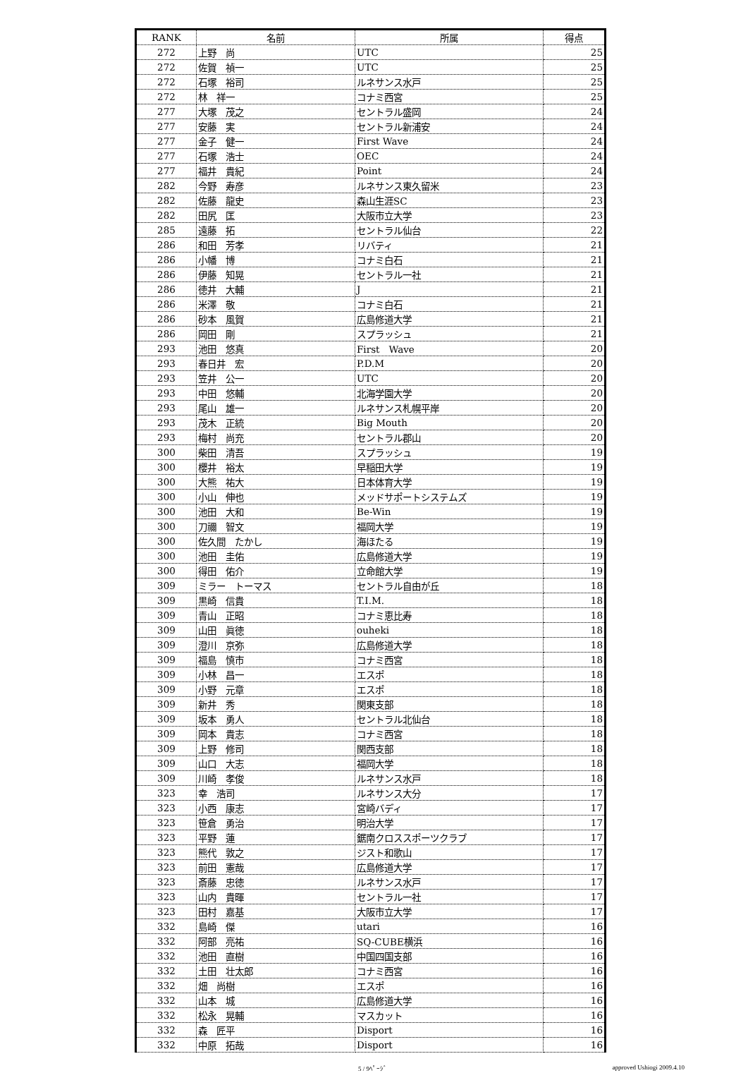| RANK | 名前 | 所属 | 得点 |
| --- | --- | --- | --- |
| 272 | 上野 尚 | UTC | 25 |
| 272 | 佐賀 禎一 | UTC | 25 |
| 272 | 石塚 裕司 | ルネサンス水戸 | 25 |
| 272 | 林 祥一 | コナミ西宮 | 25 |
| 277 | 大塚 茂之 | セントラル盛岡 | 24 |
| 277 | 安藤 実 | セントラル新浦安 | 24 |
| 277 | 金子 健一 | First Wave | 24 |
| 277 | 石塚 浩士 | OEC | 24 |
| 277 | 福井 貴紀 | Point | 24 |
| 282 | 今野 寿彦 | ルネサンス東久留米 | 23 |
| 282 | 佐藤 龍史 | 森山生涯SC | 23 |
| 282 | 田尻 匡 | 大阪市立大学 | 23 |
| 285 | 遠藤 拓 | セントラル仙台 | 22 |
| 286 | 和田 芳孝 | リバティ | 21 |
| 286 | 小幡 博 | コナミ白石 | 21 |
| 286 | 伊藤 知晃 | セントラル一社 | 21 |
| 286 | 徳井 大輔 | J | 21 |
| 286 | 米澤 敬 | コナミ白石 | 21 |
| 286 | 砂本 風賀 | 広島修道大学 | 21 |
| 286 | 岡田 剛 | スプラッシュ | 21 |
| 293 | 池田 悠真 | First Wave | 20 |
| 293 | 春日井 宏 | P.D.M | 20 |
| 293 | 笠井 公一 | UTC | 20 |
| 293 | 中田 悠輔 | 北海学園大学 | 20 |
| 293 | 尾山 雄一 | ルネサンス札幌平岸 | 20 |
| 293 | 茂木 正統 | Big Mouth | 20 |
| 293 | 梅村 尚充 | セントラル郡山 | 20 |
| 300 | 柴田 清吾 | スプラッシュ | 19 |
| 300 | 櫻井 裕太 | 早稲田大学 | 19 |
| 300 | 大熊 祐大 | 日本体育大学 | 19 |
| 300 | 小山 伸也 | メッドサポートシステムズ | 19 |
| 300 | 池田 大和 | Be-Win | 19 |
| 300 | 刀禰 智文 | 福岡大学 | 19 |
| 300 | 佐久間 たかし | 海ほたる | 19 |
| 300 | 池田 圭佑 | 広島修道大学 | 19 |
| 300 | 得田 佑介 | 立命館大学 | 19 |
| 309 | ミラー トーマス | セントラル自由が丘 | 18 |
| 309 | 黒崎 信貴 | T.I.M. | 18 |
| 309 | 青山 正昭 | コナミ恵比寿 | 18 |
| 309 | 山田 眞徳 | ouheki | 18 |
| 309 | 澄川 京弥 | 広島修道大学 | 18 |
| 309 | 福島 慎市 | コナミ西宮 | 18 |
| 309 | 小林 昌一 | エスポ | 18 |
| 309 | 小野 元章 | エスポ | 18 |
| 309 | 新井 秀 | 関東支部 | 18 |
| 309 | 坂本 勇人 | セントラル北仙台 | 18 |
| 309 | 岡本 貴志 | コナミ西宮 | 18 |
| 309 | 上野 修司 | 関西支部 | 18 |
| 309 | 山口 大志 | 福岡大学 | 18 |
| 309 | 川崎 孝俊 | ルネサンス水戸 | 18 |
| 323 | 幸 浩司 | ルネサンス大分 | 17 |
| 323 | 小西 康志 | 宮崎バディ | 17 |
| 323 | 笹倉 勇治 | 明治大学 | 17 |
| 323 | 平野 蓮 | 鋸南クロススポーツクラブ | 17 |
| 323 | 熊代 敦之 | ジスト和歌山 | 17 |
| 323 | 前田 憲哉 | 広島修道大学 | 17 |
| 323 | 斎藤 忠徳 | ルネサンス水戸 | 17 |
| 323 | 山内 貴暉 | セントラル一社 | 17 |
| 323 | 田村 嘉基 | 大阪市立大学 | 17 |
| 332 | 島崎 傑 | utari | 16 |
| 332 | 阿部 亮祐 | SQ-CUBE横浜 | 16 |
| 332 | 池田 直樹 | 中国四国支部 | 16 |
| 332 | 土田 壮太郎 | コナミ西宮 | 16 |
| 332 | 畑 尚樹 | エスポ | 16 |
| 332 | 山本 城 | 広島修道大学 | 16 |
| 332 | 松永 晃輔 | マスカット | 16 |
| 332 | 森 匠平 | Disport | 16 |
| 332 | 中原 拓哉 | Disport | 16 |
5 / 9ﾍﾟｰｼﾞ approved Ushiogi 2009.4.10